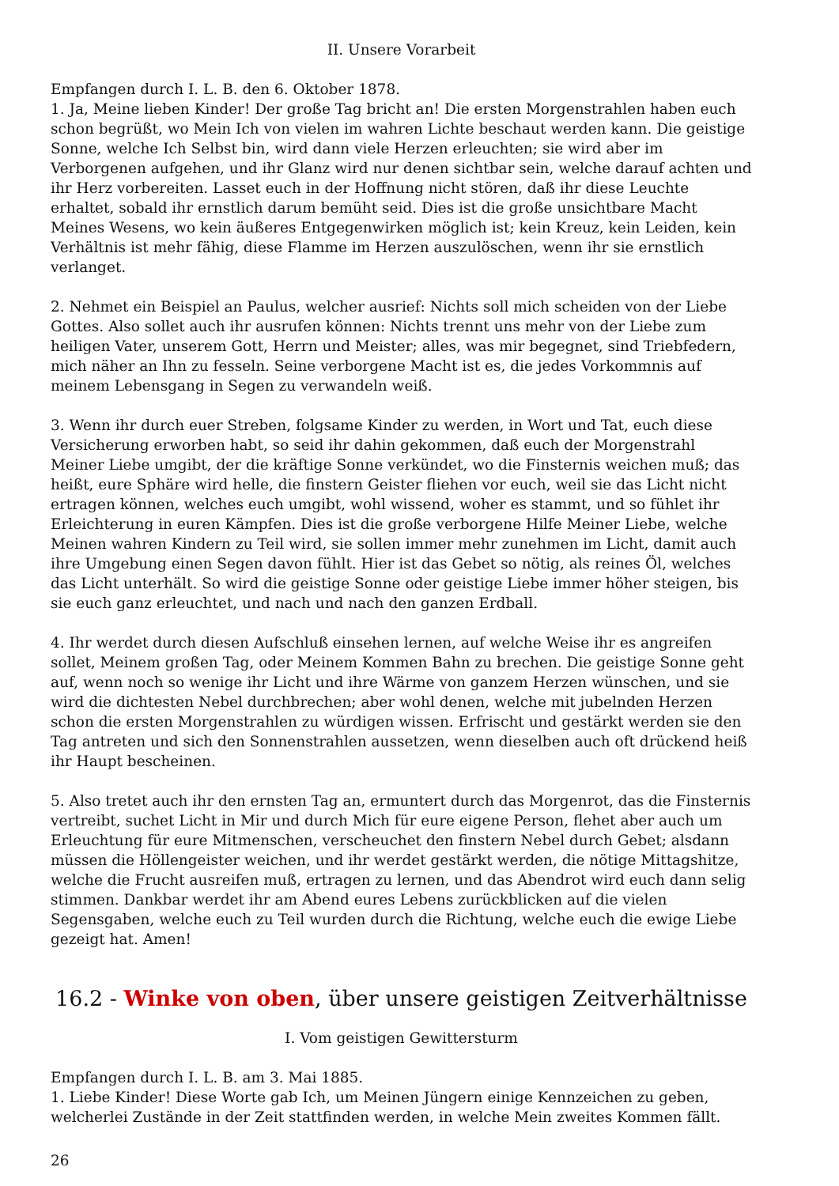II. Unsere Vorarbeit
Empfangen durch I. L. B. den 6. Oktober 1878.
1. Ja, Meine lieben Kinder! Der große Tag bricht an! Die ersten Morgenstrahlen haben euch schon begrüßt, wo Mein Ich von vielen im wahren Lichte beschaut werden kann. Die geistige Sonne, welche Ich Selbst bin, wird dann viele Herzen erleuchten; sie wird aber im Verborgenen aufgehen, und ihr Glanz wird nur denen sichtbar sein, welche darauf achten und ihr Herz vorbereiten. Lasset euch in der Hoffnung nicht stören, daß ihr diese Leuchte erhaltet, sobald ihr ernstlich darum bemüht seid. Dies ist die große unsichtbare Macht Meines Wesens, wo kein äußeres Entgegenwirken möglich ist; kein Kreuz, kein Leiden, kein Verhältnis ist mehr fähig, diese Flamme im Herzen auszulöschen, wenn ihr sie ernstlich verlanget.
2. Nehmet ein Beispiel an Paulus, welcher ausrief: Nichts soll mich scheiden von der Liebe Gottes. Also sollet auch ihr ausrufen können: Nichts trennt uns mehr von der Liebe zum heiligen Vater, unserem Gott, Herrn und Meister; alles, was mir begegnet, sind Triebfedern, mich näher an Ihn zu fesseln. Seine verborgene Macht ist es, die jedes Vorkommnis auf meinem Lebensgang in Segen zu verwandeln weiß.
3. Wenn ihr durch euer Streben, folgsame Kinder zu werden, in Wort und Tat, euch diese Versicherung erworben habt, so seid ihr dahin gekommen, daß euch der Morgenstrahl Meiner Liebe umgibt, der die kräftige Sonne verkündet, wo die Finsternis weichen muß; das heißt, eure Sphäre wird helle, die finstern Geister fliehen vor euch, weil sie das Licht nicht ertragen können, welches euch umgibt, wohl wissend, woher es stammt, und so fühlet ihr Erleichterung in euren Kämpfen. Dies ist die große verborgene Hilfe Meiner Liebe, welche Meinen wahren Kindern zu Teil wird, sie sollen immer mehr zunehmen im Licht, damit auch ihre Umgebung einen Segen davon fühlt. Hier ist das Gebet so nötig, als reines Öl, welches das Licht unterhält. So wird die geistige Sonne oder geistige Liebe immer höher steigen, bis sie euch ganz erleuchtet, und nach und nach den ganzen Erdball.
4. Ihr werdet durch diesen Aufschluß einsehen lernen, auf welche Weise ihr es angreifen sollet, Meinem großen Tag, oder Meinem Kommen Bahn zu brechen. Die geistige Sonne geht auf, wenn noch so wenige ihr Licht und ihre Wärme von ganzem Herzen wünschen, und sie wird die dichtesten Nebel durchbrechen; aber wohl denen, welche mit jubelnden Herzen schon die ersten Morgenstrahlen zu würdigen wissen. Erfrischt und gestärkt werden sie den Tag antreten und sich den Sonnenstrahlen aussetzen, wenn dieselben auch oft drückend heiß ihr Haupt bescheinen.
5. Also tretet auch ihr den ernsten Tag an, ermuntert durch das Morgenrot, das die Finsternis vertreibt, suchet Licht in Mir und durch Mich für eure eigene Person, flehet aber auch um Erleuchtung für eure Mitmenschen, verscheuchet den finstern Nebel durch Gebet; alsdann müssen die Höllengeister weichen, und ihr werdet gestärkt werden, die nötige Mittagshitze, welche die Frucht ausreifen muß, ertragen zu lernen, und das Abendrot wird euch dann selig stimmen. Dankbar werdet ihr am Abend eures Lebens zurückblicken auf die vielen Segensgaben, welche euch zu Teil wurden durch die Richtung, welche euch die ewige Liebe gezeigt hat. Amen!
16.2 - Winke von oben, über unsere geistigen Zeitverhältnisse
I. Vom geistigen Gewittersturm
Empfangen durch I. L. B. am 3. Mai 1885.
1. Liebe Kinder! Diese Worte gab Ich, um Meinen Jüngern einige Kennzeichen zu geben, welcherlei Zustände in der Zeit stattfinden werden, in welche Mein zweites Kommen fällt.
26